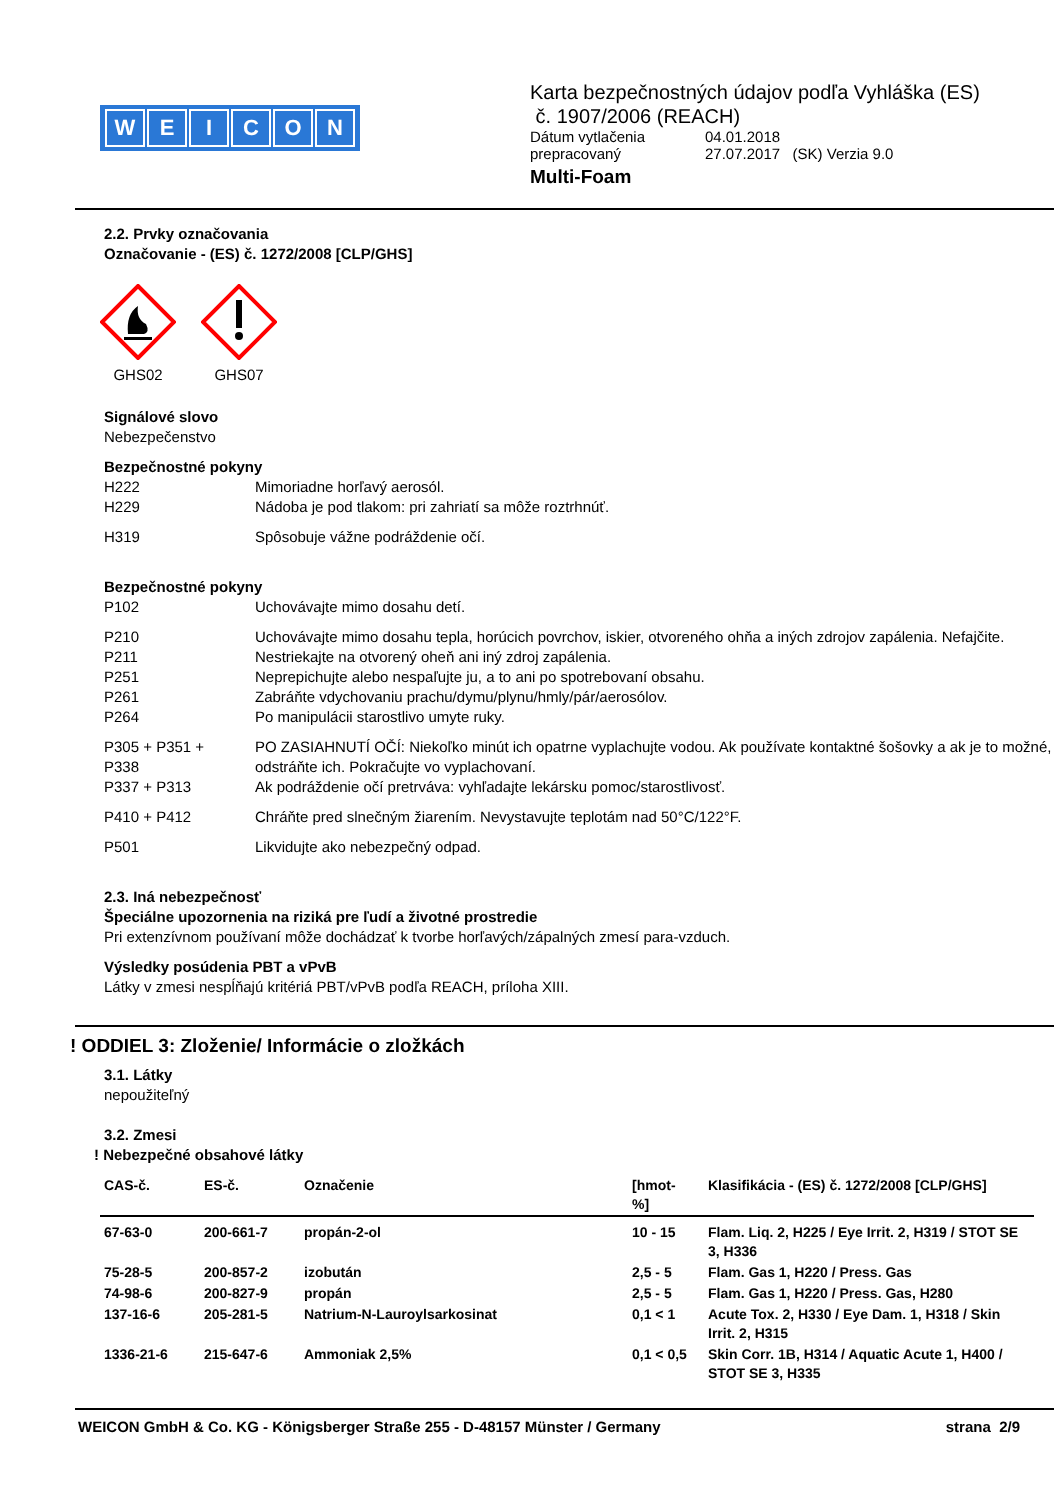WEICON
Karta bezpečnostných údajov podľa Vyhláška (ES)
č. 1907/2006 (REACH)
Dátum vytlačenia 04.01.2018
prepracovaný 27.07.2017 (SK) Verzia 9.0
Multi-Foam
2.2. Prvky označovania
Označovanie - (ES) č. 1272/2008 [CLP/GHS]
GHS02 GHS07
Signálové slovo
Nebezpečenstvo
Bezpečnostné pokyny
H222 Mimoriadne horľavý aerosól.
H229 Nádoba je pod tlakom: pri zahriatí sa môže roztrhnúť.
H319 Spôsobuje vážne podráždenie očí.
Bezpečnostné pokyny
P102 Uchovávajte mimo dosahu detí.
P210 Uchovávajte mimo dosahu tepla, horúcich povrchov, iskier, otvoreného ohňa a iných zdrojov zapálenia. Nefajčite.
P211 Nestriekajte na otvorený oheň ani iný zdroj zapálenia.
P251 Neprepichujte alebo nespaľujte ju, a to ani po spotrebovaní obsahu.
P261 Zabráňte vdychovaniu prachu/dymu/plynu/hmly/pár/aerosólov.
P264 Po manipulácii starostlivo umyte ruky.
P305 + P351 +
P338 PO ZASIAHNUTÍ OČÍ: Niekoľko minút ich opatrne vyplachujte vodou. Ak používate kontaktné šošovky a ak je to možné, odstráňte ich. Pokračujte vo vyplachovaní.
P337 + P313 Ak podráždenie očí pretrváva: vyhľadajte lekársku pomoc/starostlivosť.
P410 + P412 Chráňte pred slnečným žiarením. Nevystavujte teplotám nad 50°C/122°F.
P501 Likvidujte ako nebezpečný odpad.
2.3. Iná nebezpečnosť
Špeciálne upozornenia na riziká pre ľudí a životné prostredie
Pri extenzívnom používaní môže dochádzať k tvorbe horľavých/zápalných zmesí para-vzduch.
Výsledky posúdenia PBT a vPvB
Látky v zmesi nespĺňajú kritériá PBT/vPvB podľa REACH, príloha XIII.
! ODDIEL 3: Zloženie/ Informácie o zložkách
3.1. Látky
nepoužiteľný
3.2. Zmesi
! Nebezpečné obsahové látky
| CAS-č. | ES-č. | Označenie | [hmot- %] | Klasifikácia - (ES) č. 1272/2008 [CLP/GHS] |
| --- | --- | --- | --- | --- |
| 67-63-0 | 200-661-7 | propán-2-ol | 10 - 15 | Flam. Liq. 2, H225 / Eye Irrit. 2, H319 / STOT SE 3, H336 |
| 75-28-5 | 200-857-2 | izobután | 2,5 - 5 | Flam. Gas 1, H220 / Press. Gas |
| 74-98-6 | 200-827-9 | propán | 2,5 - 5 | Flam. Gas 1, H220 / Press. Gas, H280 |
| 137-16-6 | 205-281-5 | Natrium-N-Lauroylsarkosinat | 0,1 < 1 | Acute Tox. 2, H330 / Eye Dam. 1, H318 / Skin Irrit. 2, H315 |
| 1336-21-6 | 215-647-6 | Ammoniak 2,5% | 0,1 < 0,5 | Skin Corr. 1B, H314 / Aquatic Acute 1, H400 / STOT SE 3, H335 |
WEICON GmbH & Co. KG - Königsberger Straße 255 - D-48157 Münster / Germany strana 2/9